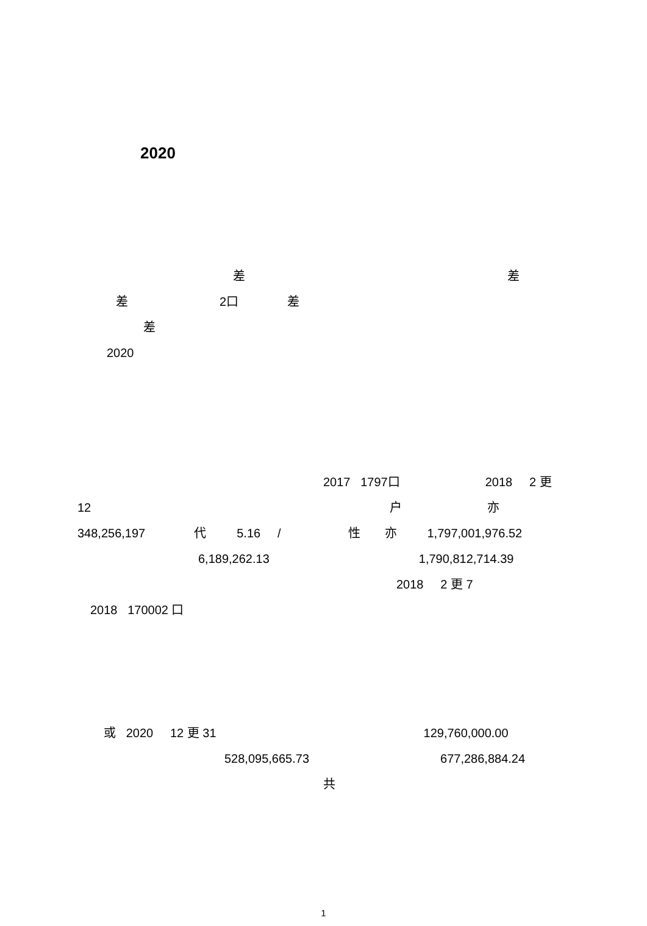2020
差 差
差 2口 差
差
2020
2017 1797口 2018 2 更
12 户 亦
348,256,197 代 5.16 / 性 亦 1,797,001,976.52
6,189,262.13 1,790,812,714.39
2018 2 更 7
2018 170002 口
或 2020 12 更 31 129,760,000.00
528,095,665.73 677,286,884.24
共
1